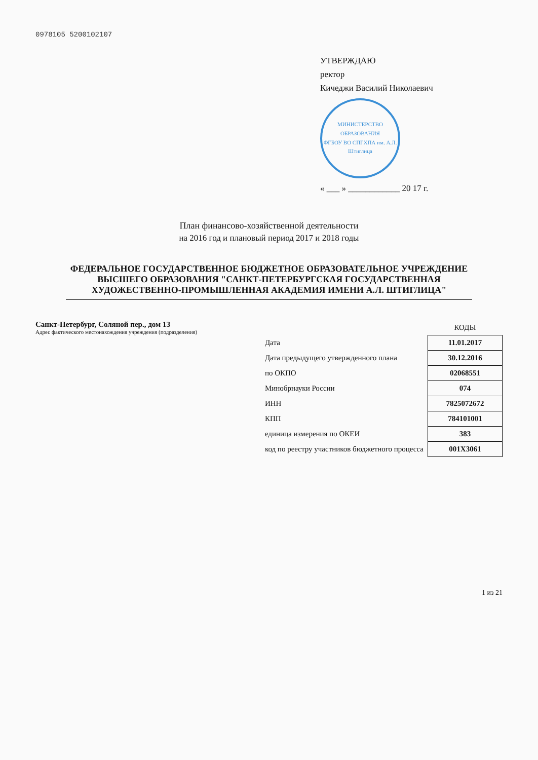0978105 5200102107
УТВЕРЖДАЮ
ректор
Кичеджи Василий Николаевич
МИНИСТЕРСТВО ОБРАЗОВАНИЯ
ФГБОУ ВО СПГХПА им. А.Л. Штиглица
« ___ » ____________ 20 17 г.
План финансово-хозяйственной деятельности
на 2016 год и плановый период 2017 и 2018 годы
ФЕДЕРАЛЬНОЕ ГОСУДАРСТВЕННОЕ БЮДЖЕТНОЕ ОБРАЗОВАТЕЛЬНОЕ УЧРЕЖДЕНИЕ ВЫСШЕГО ОБРАЗОВАНИЯ "САНКТ-ПЕТЕРБУРГСКАЯ ГОСУДАРСТВЕННАЯ ХУДОЖЕСТВЕННО-ПРОМЫШЛЕННАЯ АКАДЕМИЯ ИМЕНИ А.Л. ШТИГЛИЦА"
Санкт-Петербург, Соляной пер., дом 13
Адрес фактического местонахождения учреждения (подразделения)
| | КОДЫ |
| --- | --- |
| Дата | 11.01.2017 |
| Дата предыдущего утвержденного плана | 30.12.2016 |
| по ОКПО | 02068551 |
| Минобрнауки России | 074 |
| ИНН | 7825072672 |
| КПП | 784101001 |
| единица измерения по ОКЕИ | 383 |
| код по реестру участников бюджетного процесса | 001Х3061 |
1 из 21